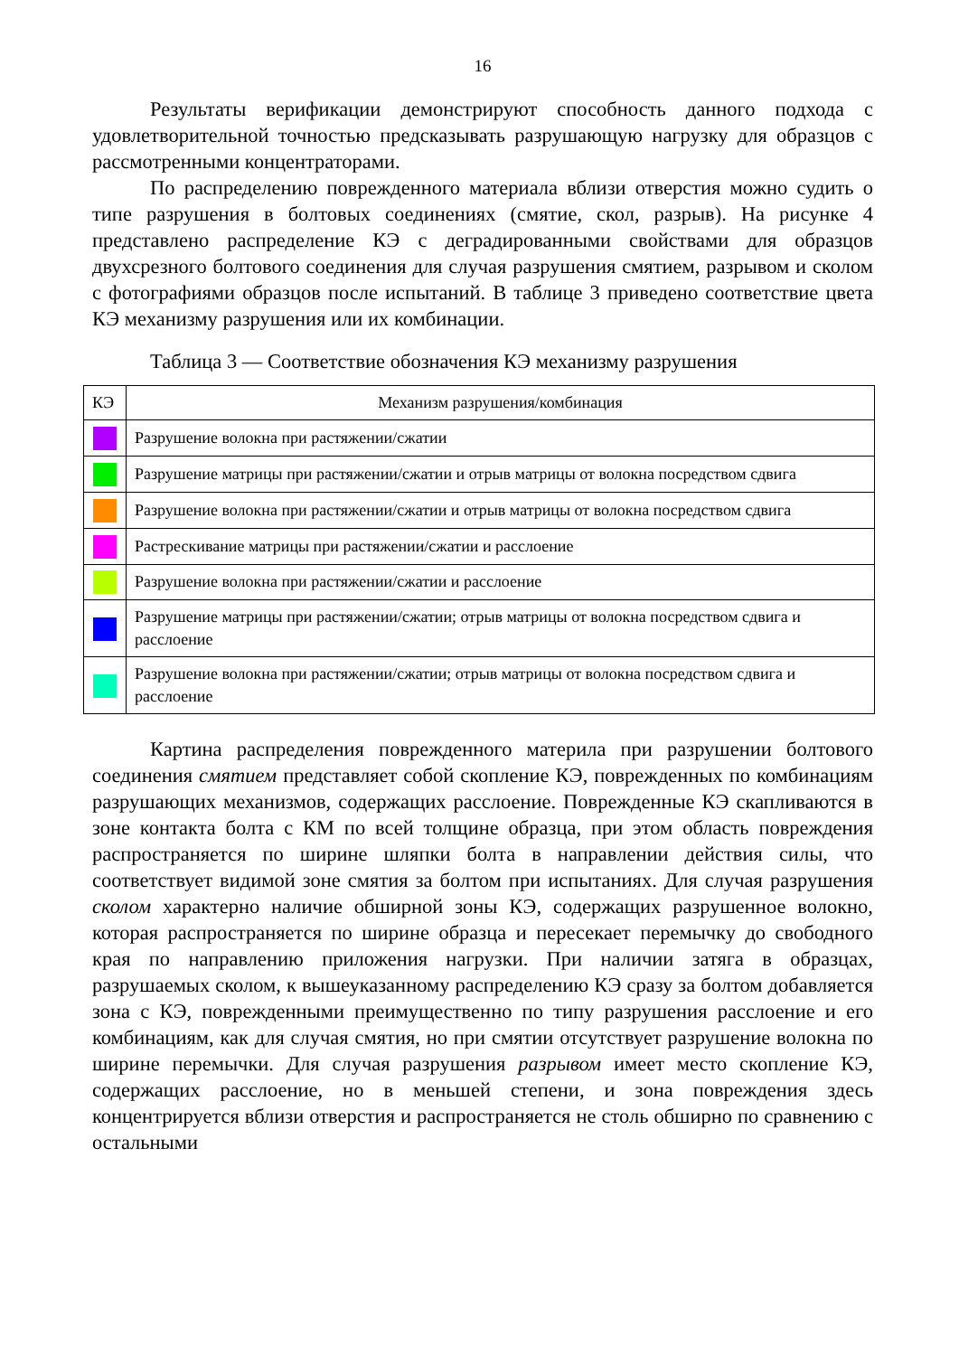16
Результаты верификации демонстрируют способность данного подхода с удовлетворительной точностью предсказывать разрушающую нагрузку для образцов с рассмотренными концентраторами.
По распределению поврежденного материала вблизи отверстия можно судить о типе разрушения в болтовых соединениях (смятие, скол, разрыв). На рисунке 4 представлено распределение КЭ с деградированными свойствами для образцов двухсрезного болтового соединения для случая разрушения смятием, разрывом и сколом с фотографиями образцов после испытаний. В таблице 3 приведено соответствие цвета КЭ механизму разрушения или их комбинации.
Таблица 3 — Соответствие обозначения КЭ механизму разрушения
| КЭ | Механизм разрушения/комбинация |
| --- | --- |
| | Разрушение волокна при растяжении/сжатии |
| | Разрушение матрицы при растяжении/сжатии и отрыв матрицы от волокна посредством сдвига |
| | Разрушение волокна при растяжении/сжатии и отрыв матрицы от волокна посредством сдвига |
| | Растрескивание матрицы при растяжении/сжатии и расслоение |
| | Разрушение волокна при растяжении/сжатии и расслоение |
| | Разрушение матрицы при растяжении/сжатии; отрыв матрицы от волокна посредством сдвига и расслоение |
| | Разрушение волокна при растяжении/сжатии; отрыв матрицы от волокна посредством сдвига и расслоение |
Картина распределения поврежденного материла при разрушении болтового соединения смятием представляет собой скопление КЭ, поврежденных по комбинациям разрушающих механизмов, содержащих расслоение. Поврежденные КЭ скапливаются в зоне контакта болта с КМ по всей толщине образца, при этом область повреждения распространяется по ширине шляпки болта в направлении действия силы, что соответствует видимой зоне смятия за болтом при испытаниях. Для случая разрушения сколом характерно наличие обширной зоны КЭ, содержащих разрушенное волокно, которая распространяется по ширине образца и пересекает перемычку до свободного края по направлению приложения нагрузки. При наличии затяга в образцах, разрушаемых сколом, к вышеуказанному распределению КЭ сразу за болтом добавляется зона с КЭ, поврежденными преимущественно по типу разрушения расслоение и его комбинациям, как для случая смятия, но при смятии отсутствует разрушение волокна по ширине перемычки. Для случая разрушения разрывом имеет место скопление КЭ, содержащих расслоение, но в меньшей степени, и зона повреждения здесь концентрируется вблизи отверстия и распространяется не столь обширно по сравнению с остальными